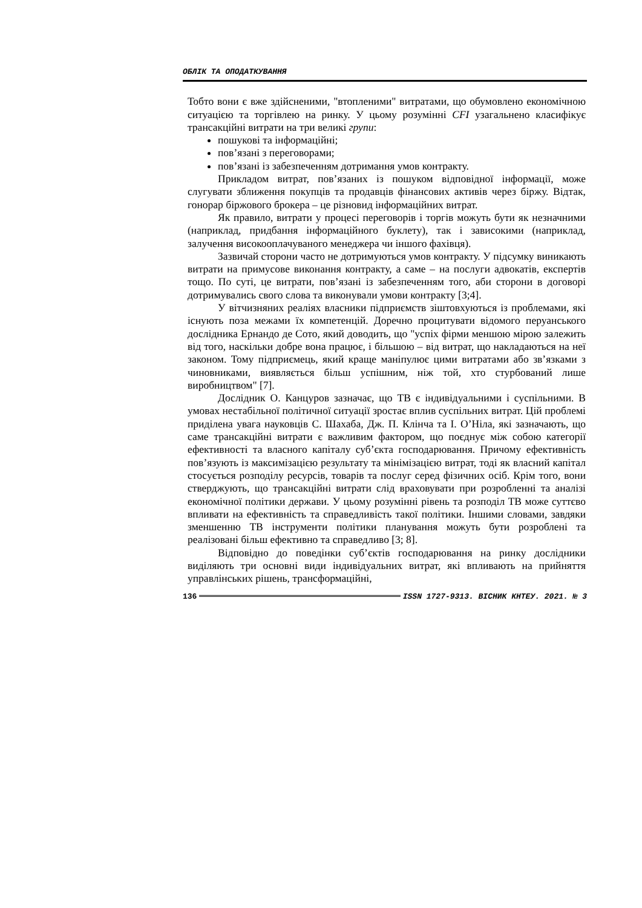ОБЛІК ТА ОПОДАТКУВАННЯ
Тобто вони є вже здійсненими, "втопленими" витратами, що обумовлено економічною ситуацією та торгівлею на ринку. У цьому розумінні CFI узагальнено класифікує трансакційні витрати на три великі групи:
пошукові та інформаційні;
пов’язані з переговорами;
пов’язані із забезпеченням дотримання умов контракту.
Прикладом витрат, пов’язаних із пошуком відповідної інформації, може слугувати зближення покупців та продавців фінансових активів через біржу. Відтак, гонорар біржового брокера – це різновид інформаційних витрат.
Як правило, витрати у процесі переговорів і торгів можуть бути як незначними (наприклад, придбання інформаційного буклету), так і зависокими (наприклад, залучення високооплачуваного менеджера чи іншого фахівця).
Зазвичай сторони часто не дотримуються умов контракту. У підсумку виникають витрати на примусове виконання контракту, а саме – на послуги адвокатів, експертів тощо. По суті, це витрати, пов’язані із забезпеченням того, аби сторони в договорі дотримувались свого слова та виконували умови контракту [3;4].
У вітчизняних реаліях власники підприємств зіштовхуються із проблемами, які існують поза межами їх компетенцій. Доречно процитувати відомого перуанського дослідника Ернандо де Сото, який доводить, що "успіх фірми меншою мірою залежить від того, наскільки добре вона працює, і більшою – від витрат, що накладаються на неї законом. Тому підприємець, який краще маніпулює цими витратами або зв’язками з чиновниками, виявляється більш успішним, ніж той, хто стурбований лише виробництвом" [7].
Дослідник О. Канцуров зазначає, що ТВ є індивідуальними і суспільними. В умовах нестабільної політичної ситуації зростає вплив суспільних витрат. Цій проблемі приділена увага науковців С. Шахаба, Дж. П. Клінча та І. О’Ніла, які зазначають, що саме трансакційні витрати є важливим фактором, що поєднує між собою категорії ефективності та власного капіталу суб’єкта господарювання. Причому ефективність пов’язують із максимізацією результату та мінімізацією витрат, тоді як власний капітал стосується розподілу ресурсів, товарів та послуг серед фізичних осіб. Крім того, вони стверджують, що трансакційні витрати слід враховувати при розробленні та аналізі економічної політики держави. У цьому розумінні рівень та розподіл ТВ може суттєво впливати на ефективність та справедливість такої політики. Іншими словами, завдяки зменшенню ТВ інструменти політики планування можуть бути розроблені та реалізовані більш ефективно та справедливо [3; 8].
Відповідно до поведінки суб’єктів господарювання на ринку дослідники виділяють три основні види індивідуальних витрат, які впливають на прийняття управлінських рішень, трансформаційні,
136 ISSN 1727-9313. ВІСНИК КНТЕУ. 2021. № 3